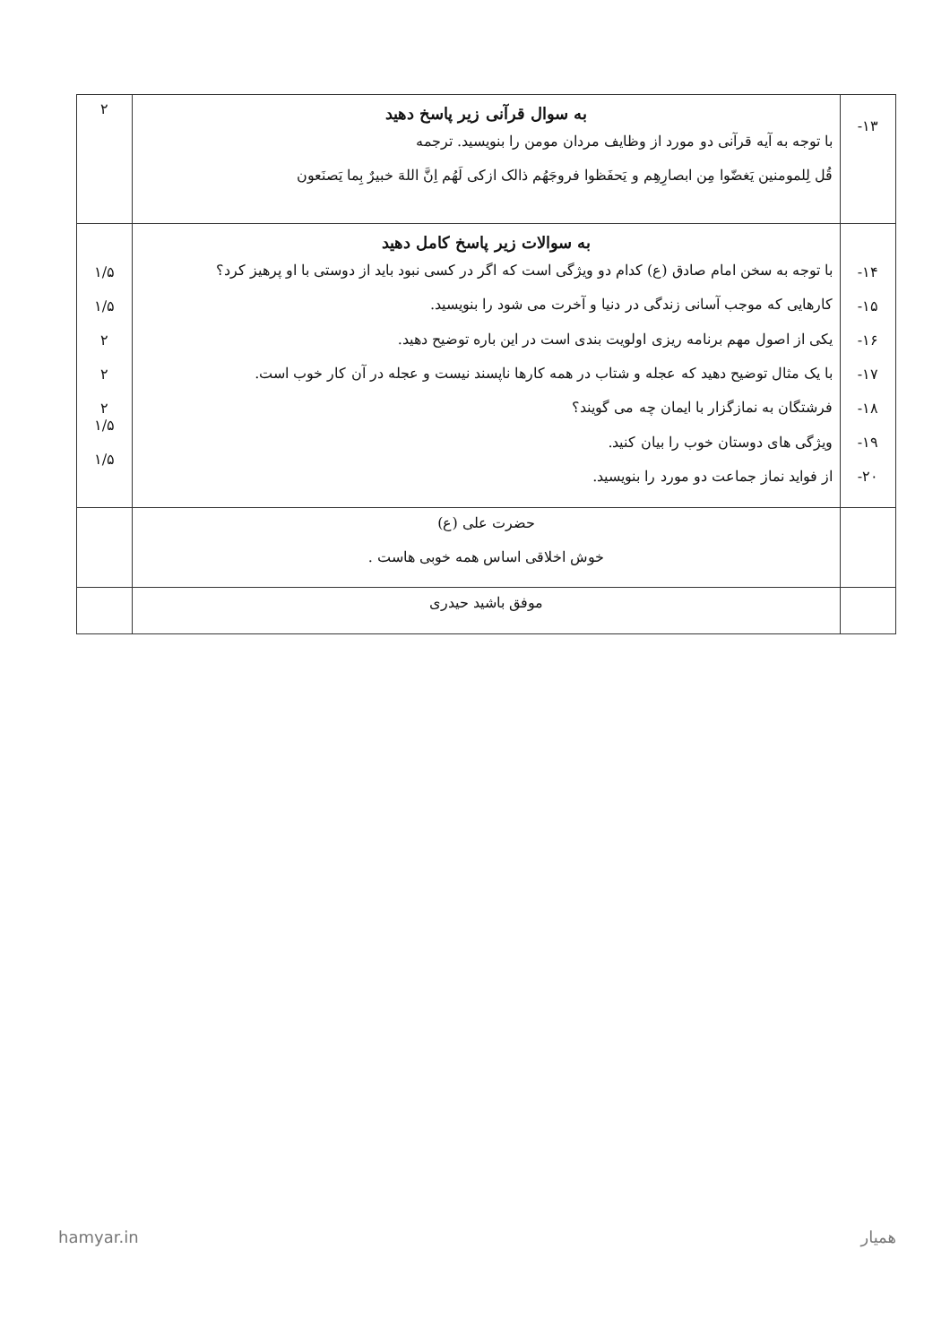| ۱۳- | به سوال قرآنی زیر پاسخ دهید با توجه به آیه قرآنی دو مورد از وظایف مردان مومن را بنویسید. ترجمه قُل لِلمومنین یَغضّوا مِن ابصارِهِم و یَحفَظوا فروجَهُم ذالک ازکی لَهُم اِنَّ اللهَ خبیرٌ بِما یَصنَعون | ۲ |
| ۱۴- ۱۵- ۱۶- ۱۷- ۱۸- ۱۹- ۲۰- | به سوالات زیر پاسخ کامل دهید با توجه به سخن امام صادق (ع) کدام دو ویژگی است که اگر در کسی نبود باید از دوستی با او پرهیز کرد؟ کارهایی که موجب آسانی زندگی در دنیا و آخرت می شود را بنویسید. یکی از اصول مهم برنامه ریزی اولویت بندی است در این باره توضیح دهید. با یک مثال توضیح دهید که عجله و شتاب در همه کارها ناپسند نیست و عجله در آن کار خوب است. فرشتگان به نمازگزار با ایمان چه می گویند؟ ویژگی های دوستان خوب را بیان کنید. از فواید نماز جماعت دو مورد را بنویسید. | ۱/۵ ۱/۵ ۲ ۲ ۲ ۱/۵ ۱/۵ |
| | حضرت علی (ع) خوش اخلاقی اساس همه خوبی هاست . | |
| | موفق باشید حیدری | |
hamyar.in همیار